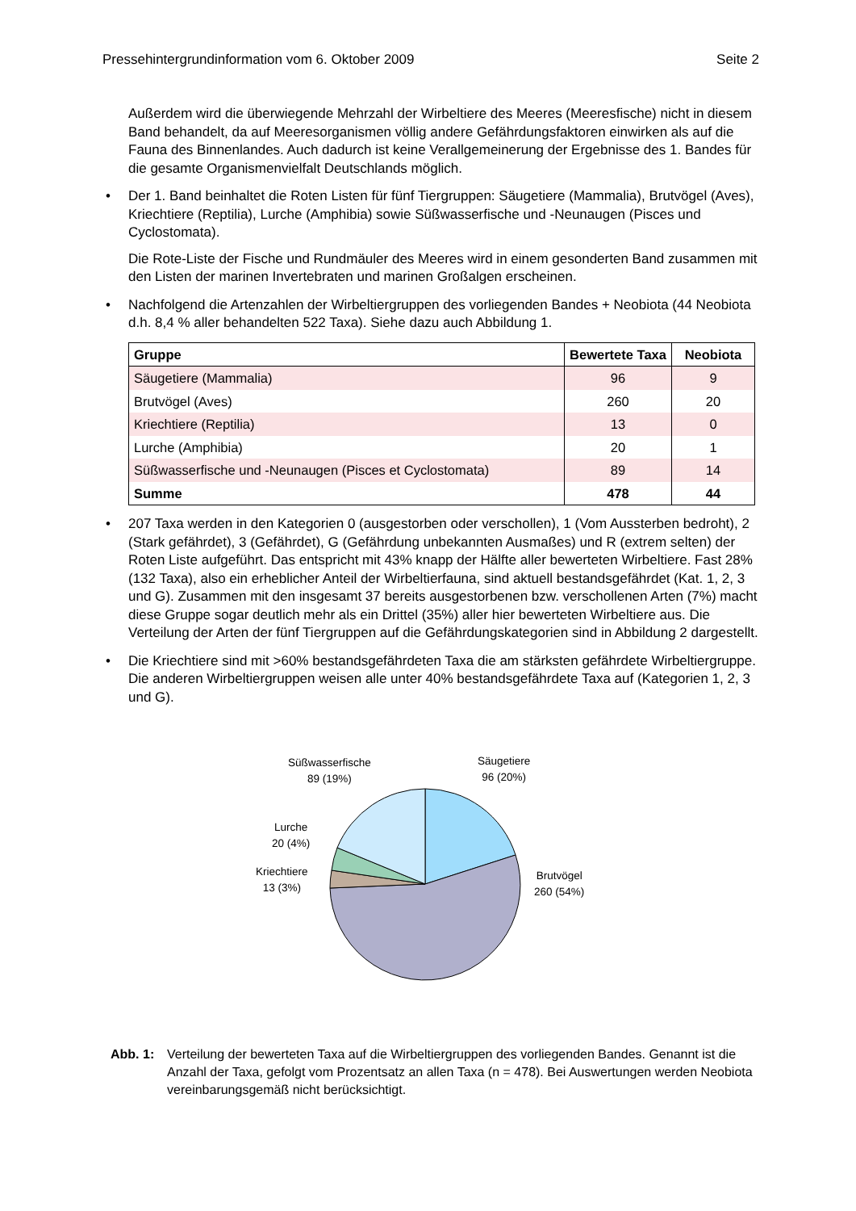Pressehintergrundinformation vom 6. Oktober 2009 Seite 2
Außerdem wird die überwiegende Mehrzahl der Wirbeltiere des Meeres (Meeresfische) nicht in diesem Band behandelt, da auf Meeresorganismen völlig andere Gefährdungsfaktoren einwirken als auf die Fauna des Binnenlandes. Auch dadurch ist keine Verallgemeinerung der Ergebnisse des 1. Bandes für die gesamte Organismenvielfalt Deutschlands möglich.
• Der 1. Band beinhaltet die Roten Listen für fünf Tiergruppen: Säugetiere (Mammalia), Brutvögel (Aves), Kriechtiere (Reptilia), Lurche (Amphibia) sowie Süßwasserfische und -Neunaugen (Pisces und Cyclostomata).
Die Rote-Liste der Fische und Rundmäuler des Meeres wird in einem gesonderten Band zusammen mit den Listen der marinen Invertebraten und marinen Großalgen erscheinen.
• Nachfolgend die Artenzahlen der Wirbeltiergruppen des vorliegenden Bandes + Neobiota (44 Neobiota d.h. 8,4 % aller behandelten 522 Taxa). Siehe dazu auch Abbildung 1.
| Gruppe | Bewertete Taxa | Neobiota |
| --- | --- | --- |
| Säugetiere (Mammalia) | 96 | 9 |
| Brutvögel (Aves) | 260 | 20 |
| Kriechtiere (Reptilia) | 13 | 0 |
| Lurche (Amphibia) | 20 | 1 |
| Süßwasserfische und -Neunaugen (Pisces et Cyclostomata) | 89 | 14 |
| Summe | 478 | 44 |
• 207 Taxa werden in den Kategorien 0 (ausgestorben oder verschollen), 1 (Vom Aussterben bedroht), 2 (Stark gefährdet), 3 (Gefährdet), G (Gefährdung unbekannten Ausmaßes) und R (extrem selten) der Roten Liste aufgeführt. Das entspricht mit 43% knapp der Hälfte aller bewerteten Wirbeltiere. Fast 28% (132 Taxa), also ein erheblicher Anteil der Wirbeltierfauna, sind aktuell bestandsgefährdet (Kat. 1, 2, 3 und G). Zusammen mit den insgesamt 37 bereits ausgestorbenen bzw. verschollenen Arten (7%) macht diese Gruppe sogar deutlich mehr als ein Drittel (35%) aller hier bewerteten Wirbeltiere aus. Die Verteilung der Arten der fünf Tiergruppen auf die Gefährdungskategorien sind in Abbildung 2 dargestellt.
• Die Kriechtiere sind mit >60% bestandsgefährdeten Taxa die am stärksten gefährdete Wirbeltiergruppe. Die anderen Wirbeltiergruppen weisen alle unter 40% bestandsgefährdete Taxa auf (Kategorien 1, 2, 3 und G).
Süßwasserfische
89 (19%)
Säugetiere
96 (20%)
Lurche
20 (4%)
Kriechtiere
13 (3%)
Brutvögel
260 (54%)
Abb. 1: Verteilung der bewerteten Taxa auf die Wirbeltiergruppen des vorliegenden Bandes. Genannt ist die Anzahl der Taxa, gefolgt vom Prozentsatz an allen Taxa (n = 478). Bei Auswertungen werden Neobiota vereinbarungsgemäß nicht berücksichtigt.